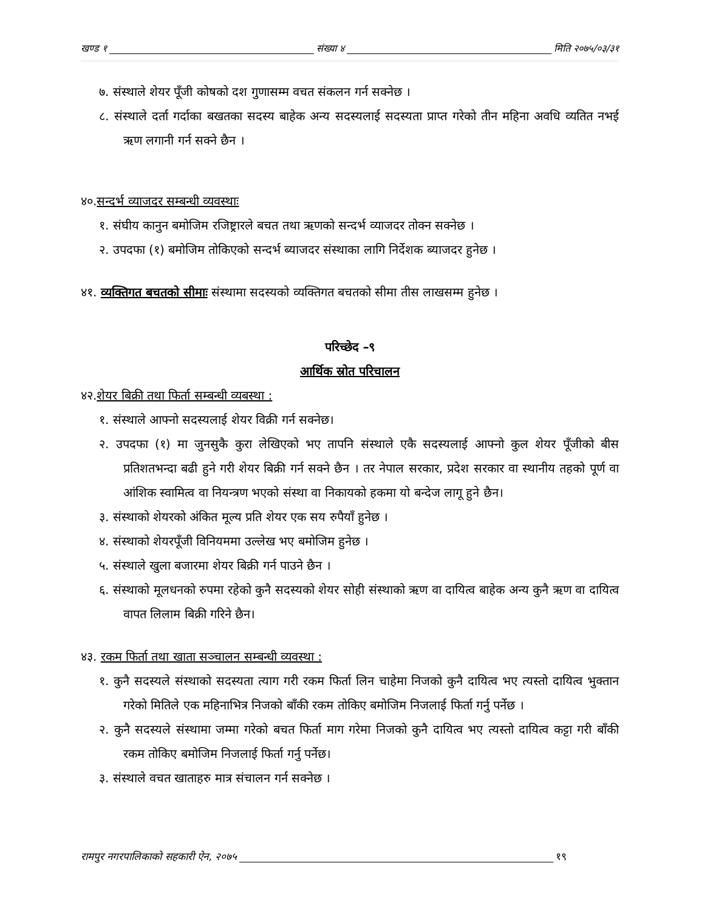खण्ड १ संख्या ४ मिति २०७५/०३/३१
७. संस्थाले शेयर पूँजी कोषको दश गुणासम्म वचत संकलन गर्न सक्नेछ ।
८. संस्थाले दर्ता गर्दाका बखतका सदस्य बाहेक अन्य सदस्यलाई सदस्यता प्राप्त गरेको तीन महिना अवधि व्यतित नभई ऋण लगानी गर्न सक्ने छैन ।
४०.सन्दर्भ व्याजदर सम्बन्धी व्यवस्थाः
१. संघीय कानुन बमोजिम रजिष्ट्रारले बचत तथा ऋणको सन्दर्भ व्याजदर तोक्न सक्नेछ ।
२. उपदफा (१) बमोजिम तोकिएको सन्दर्भ ब्याजदर संस्थाका लागि निर्देशक ब्याजदर हुनेछ ।
४१. व्यक्तिगत बचतको सीमाः संस्थामा सदस्यको व्यक्तिगत बचतको सीमा तीस लाखसम्म हुनेछ ।
परिच्छेद –९
आर्थिक स्रोत परिचालन
४२.शेयर बिक्री तथा फिर्ता सम्बन्धी व्यबस्था :
१. संस्थाले आफ्नो सदस्यलाई शेयर विक्री गर्न सक्नेछ।
२. उपदफा (१) मा जुनसुकै कुरा लेखिएको भए तापनि संस्थाले एकै सदस्यलाई आफ्नो कुल शेयर पूँजीको बीस प्रतिशतभन्दा बढी हुने गरी शेयर बिक्री गर्न सक्ने छैन । तर नेपाल सरकार, प्रदेश सरकार वा स्थानीय तहको पूर्ण वा आंशिक स्वामित्व वा नियन्त्रण भएको संस्था वा निकायको हकमा यो बन्देज लागू हुने छैन।
३. संस्थाको शेयरको अंकित मूल्य प्रति शेयर एक सय रुपैयाँ हुनेछ ।
४. संस्थाको शेयरपूँजी विनियममा उल्लेख भए बमोजिम हुनेछ ।
५. संस्थाले खुला बजारमा शेयर बिक्री गर्न पाउने छैन ।
६. संस्थाको मूलधनको रुपमा रहेको कुनै सदस्यको शेयर सोही संस्थाको ऋण वा दायित्व बाहेक अन्य कुनै ऋण वा दायित्व वापत लिलाम बिक्री गरिने छैन।
४३. रकम फिर्ता तथा खाता सञ्चालन सम्बन्धी व्यवस्था :
१. कुनै सदस्यले संस्थाको सदस्यता त्याग गरी रकम फिर्ता लिन चाहेमा निजको कुनै दायित्व भए त्यस्तो दायित्व भुक्तान गरेको मितिले एक महिनाभित्र निजको बाँकी रकम तोकिए बमोजिम निजलाई फिर्ता गर्नु पर्नेछ ।
२. कुनै सदस्यले संस्थामा जम्मा गरेको बचत फिर्ता माग गरेमा निजको कुनै दायित्व भए त्यस्तो दायित्व कट्टा गरी बाँकी रकम तोकिए बमोजिम निजलाई फिर्ता गर्नु पर्नेछ।
३. संस्थाले वचत खाताहरु मात्र संचालन गर्न सक्नेछ ।
रामपुर नगरपालिकाको सहकारी ऐन, २०७५ १९